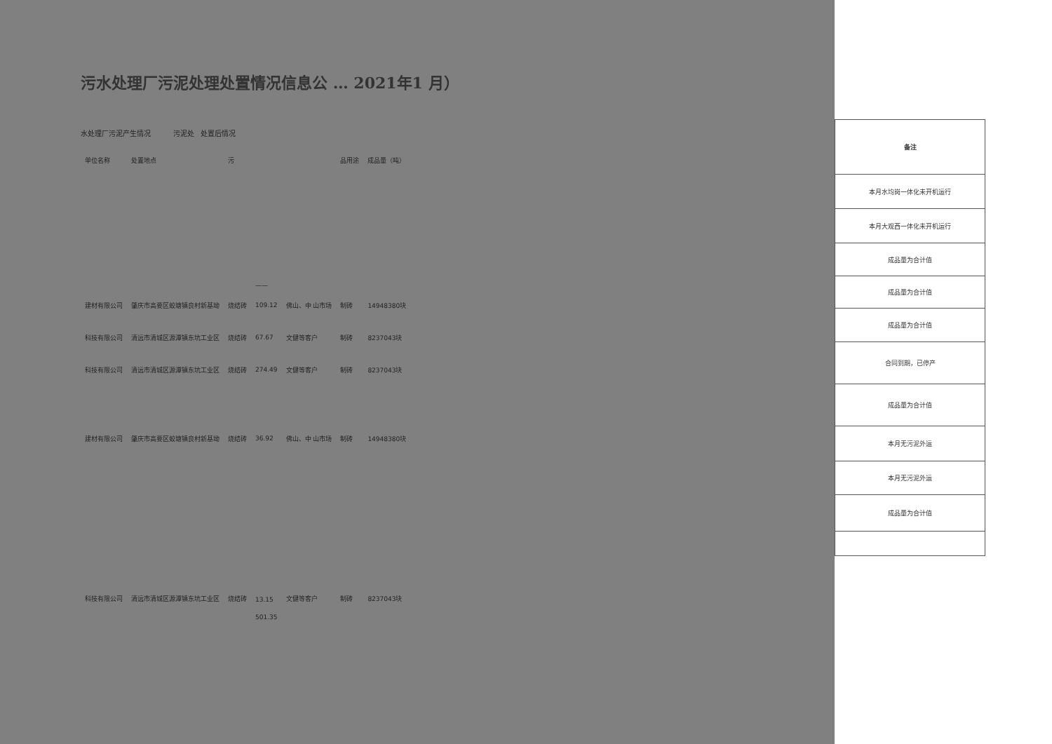污水处理厂污泥处理处置情况信息公 … 2021年1 月）
水处理厂污泥产生情况 污泥处 处置后情况
| 单位名称 | 处置地点 | 污 | | | 品用途 | 成品量（吨） |
| --- | --- | --- | --- | --- | --- | --- |
| | | | —— | | | |
| 建材有限公司 | 肇庆市高要区蛟塘镇良村新基坳 | 烧结砖 | 109.12 | 佛山、中 山市场 | 制砖 | 14948380块 |
| 科技有限公司 | 清远市清城区源潭镇东坑工业区 | 烧结砖 | 67.67 | 文健等客户 | 制砖 | 8237043块 |
| 科技有限公司 | 清远市清城区源潭镇东坑工业区 | 烧结砖 | 274.49 | 文健等客户 | 制砖 | 8237043块 |
| 建材有限公司 | 肇庆市高要区蛟塘镇良村新基坳 | 烧结砖 | 36.92 | 佛山、中 山市场 | 制砖 | 14948380块 |
| 科技有限公司 | 清远市清城区源潭镇东坑工业区 | 烧结砖 | 13.15 | 文健等客户 | 制砖 | 8237043块 |
| | | | 501.35 | | | |
| 备注 |
| --- |
| 本月水均岗一体化未开机运行 |
| 本月大观西一体化未开机运行 |
| 成品量为合计值 |
| 成品量为合计值 |
| 成品量为合计值 |
| 合同到期，已停产 |
| 成品量为合计值 |
| 本月无污泥外运 |
| 本月无污泥外运 |
| 成品量为合计值 |